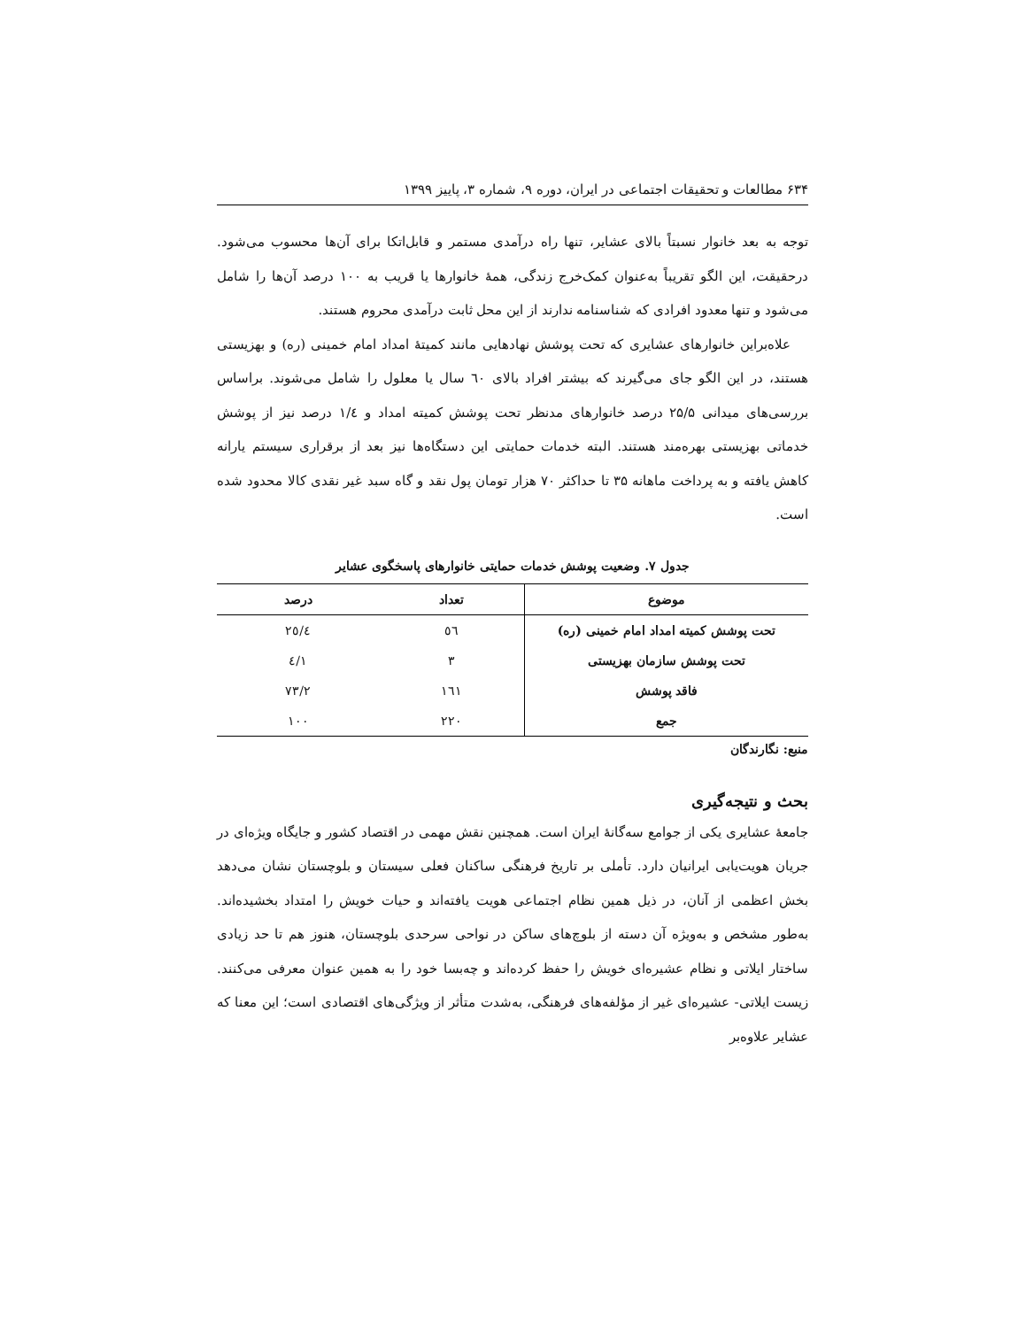۶۳۴ مطالعات و تحقیقات اجتماعی در ایران، دوره ۹، شماره ۳، پاییز ۱۳۹۹
توجه به بعد خانوار نسبتاً بالای عشایر، تنها راه درآمدی مستمر و قابل‌اتکا برای آن‌ها محسوب می‌شود. درحقیقت، این الگو تقریباً به‌عنوان کمک‌خرج زندگی، همهٔ خانوارها یا قریب به ۱۰۰ درصد آن‌ها را شامل می‌شود و تنها معدود افرادی که شناسنامه ندارند از این محل ثابت درآمدی محروم هستند.
علاه‌براین خانوارهای عشایری که تحت پوشش نهادهایی مانند کمیتهٔ امداد امام خمینی (ره) و بهزیستی هستند، در این الگو جای می‌گیرند که بیشتر افراد بالای ٦٠ سال یا معلول را شامل می‌شوند. براساس بررسی‌های میدانی ۲۵/۵ درصد خانوارهای مدنظر تحت پوشش کمیته امداد و ۱/٤ درصد نیز از پوشش خدماتی بهزیستی بهره‌مند هستند. البته خدمات حمایتی این دستگاه‌ها نیز بعد از برقراری سیستم یارانه کاهش یافته و به پرداخت ماهانه ۳۵ تا حداکثر ۷۰ هزار تومان پول نقد و گاه سبد غیر نقدی کالا محدود شده است.
جدول ۷. وضعیت پوشش خدمات حمایتی خانوارهای پاسخگوی عشایر
| موضوع | تعداد | درصد |
| --- | --- | --- |
| تحت پوشش کمیته امداد امام خمینی (ره) | ٥٦ | ۲٥/٤ |
| تحت پوشش سازمان بهزیستی | ۳ | ۱/٤ |
| فاقد پوشش | ۱٦۱ | ۷۳/۲ |
| جمع | ۲۲۰ | ۱۰۰ |
منبع: نگارندگان
بحث و نتیجه‌گیری
جامعهٔ عشایری یکی از جوامع سه‌گانهٔ ایران است. همچنین نقش مهمی در اقتصاد کشور و جایگاه ویژه‌ای در جریان هویت‌یابی ایرانیان دارد. تأملی بر تاریخ فرهنگی ساکنان فعلی سیستان و بلوچستان نشان می‌دهد بخش اعظمی از آنان، در ذیل همین نظام اجتماعی هویت یافته‌اند و حیات خویش را امتداد بخشیده‌اند. به‌طور مشخص و به‌ویژه آن دسته از بلوچ‌های ساکن در نواحی سرحدی بلوچستان، هنوز هم تا حد زیادی ساختار ایلاتی و نظام عشیره‌ای خویش را حفظ کرده‌اند و چه‌بسا خود را به همین عنوان معرفی می‌کنند. زیست ایلاتی- عشیره‌ای غیر از مؤلفه‌های فرهنگی، به‌شدت متأثر از ویژگی‌های اقتصادی است؛ این معنا که عشایر علاوه‌بر